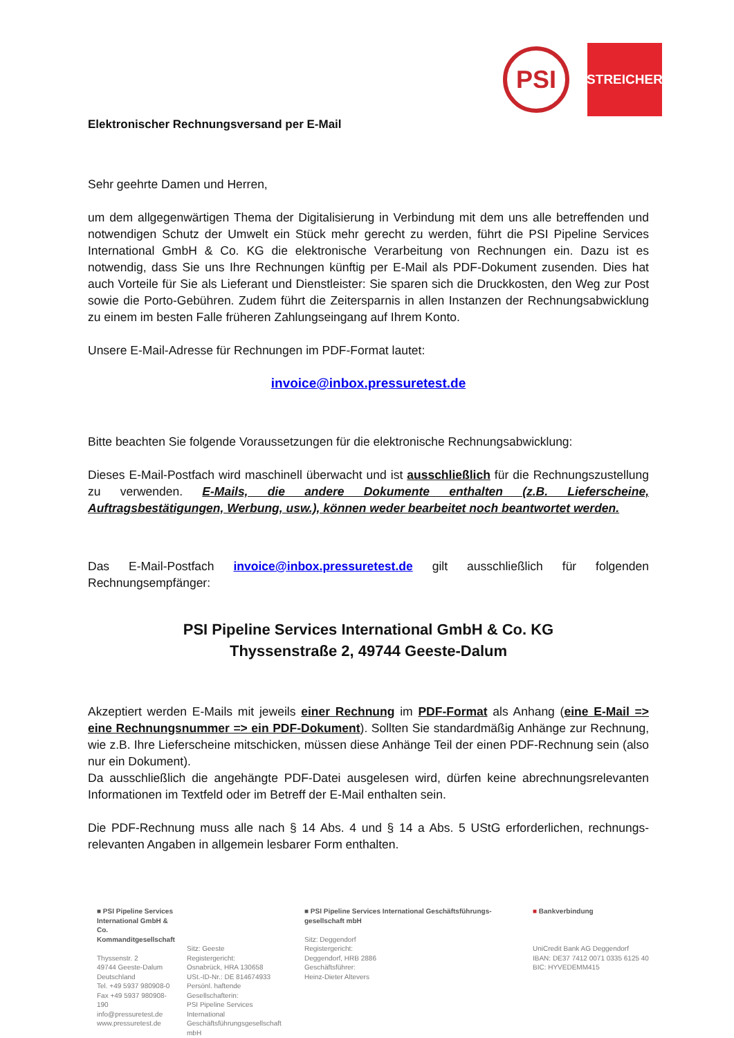PSI
STREICHER
Elektronischer Rechnungsversand per E-Mail
Sehr geehrte Damen und Herren,
um dem allgegenwärtigen Thema der Digitalisierung in Verbindung mit dem uns alle betreffenden und notwendigen Schutz der Umwelt ein Stück mehr gerecht zu werden, führt die PSI Pipeline Services International GmbH & Co. KG die elektronische Verarbeitung von Rechnungen ein. Dazu ist es notwendig, dass Sie uns Ihre Rechnungen künftig per E-Mail als PDF-Dokument zusenden. Dies hat auch Vorteile für Sie als Lieferant und Dienstleister: Sie sparen sich die Druckkosten, den Weg zur Post sowie die Porto-Gebühren. Zudem führt die Zeitersparnis in allen Instanzen der Rechnungsabwicklung zu einem im besten Falle früheren Zahlungseingang auf Ihrem Konto.
Unsere E-Mail-Adresse für Rechnungen im PDF-Format lautet:
invoice@inbox.pressuretest.de
Bitte beachten Sie folgende Voraussetzungen für die elektronische Rechnungsabwicklung:
Dieses E-Mail-Postfach wird maschinell überwacht und ist ausschließlich für die Rechnungszustellung zu verwenden. E-Mails, die andere Dokumente enthalten (z.B. Lieferscheine, Auftragsbestätigungen, Werbung, usw.), können weder bearbeitet noch beantwortet werden.
Das E-Mail-Postfach invoice@inbox.pressuretest.de gilt ausschließlich für folgenden Rechnungsempfänger:
PSI Pipeline Services International GmbH & Co. KG
Thyssenstraße 2, 49744 Geeste-Dalum
Akzeptiert werden E-Mails mit jeweils einer Rechnung im PDF-Format als Anhang (eine E-Mail => eine Rechnungsnummer => ein PDF-Dokument). Sollten Sie standardmäßig Anhänge zur Rechnung, wie z.B. Ihre Lieferscheine mitschicken, müssen diese Anhänge Teil der einen PDF-Rechnung sein (also nur ein Dokument).
Da ausschließlich die angehängte PDF-Datei ausgelesen wird, dürfen keine abrechnungsrelevanten Informationen im Textfeld oder im Betreff der E-Mail enthalten sein.
Die PDF-Rechnung muss alle nach § 14 Abs. 4 und § 14 a Abs. 5 UStG erforderlichen, rechnungs-relevanten Angaben in allgemein lesbarer Form enthalten.
■ PSI Pipeline Services International GmbH & Co. Kommanditgesellschaft
Thyssenstr. 2
49744 Geeste-Dalum
Deutschland
Tel. +49 5937 980908-0
Fax +49 5937 980908-190
info@pressuretest.de
www.pressuretest.de
Sitz: Geeste
Registergericht:
Osnabrück, HRA 130658
USt.-ID-Nr.: DE 814674933
Persönl. haftende Gesellschafterin:
PSI Pipeline Services International Geschäftsführungsgesellschaft mbH
■ PSI Pipeline Services International Geschäftsführungs-
gesellschaft mbH
Sitz: Deggendorf
Registergericht:
Deggendorf, HRB 2886
Geschäftsführer:
Heinz-Dieter Altevers
■ Bankverbindung
UniCredit Bank AG Deggendorf
IBAN: DE37 7412 0071 0335 6125 40
BIC: HYVEDEMM415